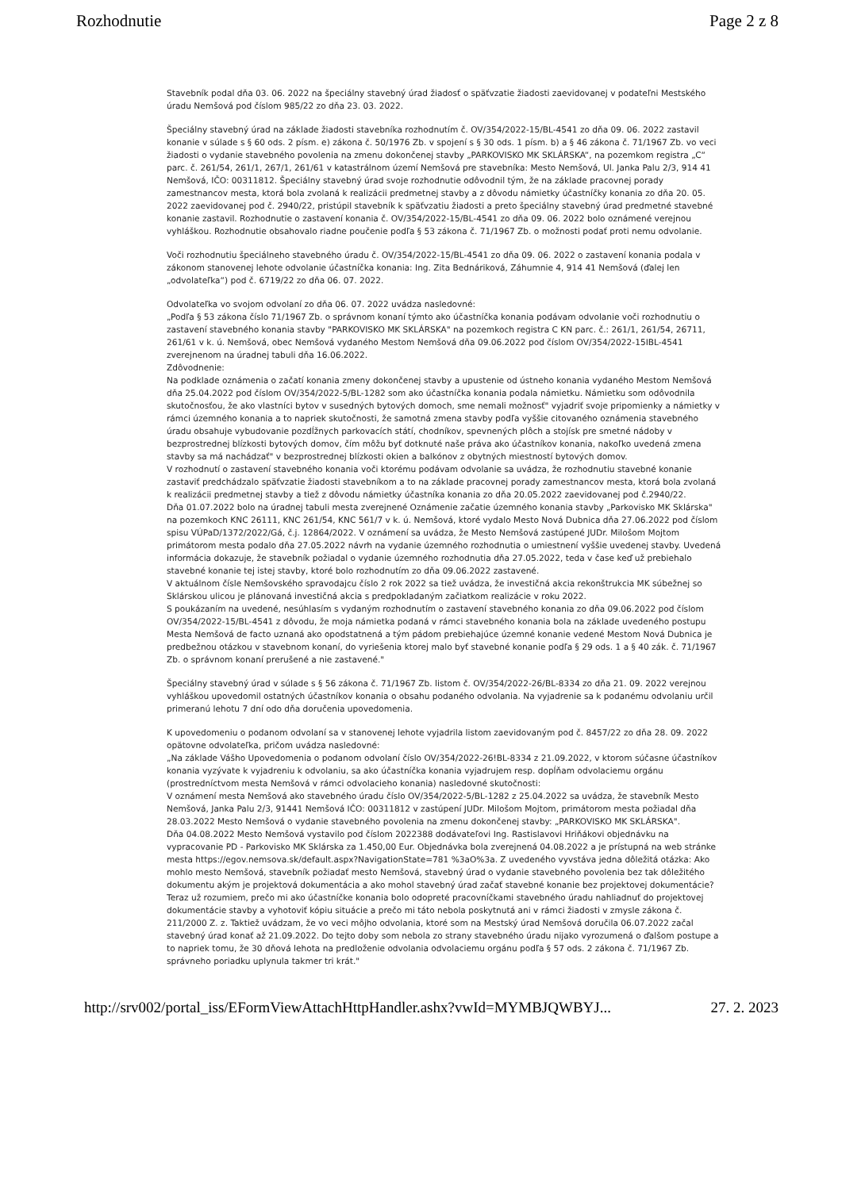Rozhodnutie Page 2 z 8
Stavebník podal dňa 03. 06. 2022 na špeciálny stavebný úrad žiadosť o späťvzatie žiadosti zaevidovanej v podateľni Mestského úradu Nemšová pod číslom 985/22 zo dňa 23. 03. 2022.
Špeciálny stavebný úrad na základe žiadosti stavebníka rozhodnutím č. OV/354/2022-15/BL-4541 zo dňa 09. 06. 2022 zastavil konanie v súlade s § 60 ods. 2 písm. e) zákona č. 50/1976 Zb. v spojení s § 30 ods. 1 písm. b) a § 46 zákona č. 71/1967 Zb. vo veci žiadosti o vydanie stavebného povolenia na zmenu dokončenej stavby „PARKOVISKO MK SKLÁRSKA“, na pozemkom registra „C“ parc. č. 261/54, 261/1, 267/1, 261/61 v katastrálnom území Nemšová pre stavebníka: Mesto Nemšová, Ul. Janka Palu 2/3, 914 41 Nemšová, IČO: 00311812. Špeciálny stavebný úrad svoje rozhodnutie odôvodnil tým, že na základe pracovnej porady zamestnancov mesta, ktorá bola zvolaná k realizácii predmetnej stavby a z dôvodu námietky účastníčky konania zo dňa 20. 05. 2022 zaevidovanej pod č. 2940/22, pristúpil stavebník k späťvzatiu žiadosti a preto špeciálny stavebný úrad predmetné stavebné konanie zastavil. Rozhodnutie o zastavení konania č. OV/354/2022-15/BL-4541 zo dňa 09. 06. 2022 bolo oznámené verejnou vyhláškou. Rozhodnutie obsahovalo riadne poučenie podľa § 53 zákona č. 71/1967 Zb. o možnosti podať proti nemu odvolanie.
Voči rozhodnutiu špeciálneho stavebného úradu č. OV/354/2022-15/BL-4541 zo dňa 09. 06. 2022 o zastavení konania podala v zákonom stanovenej lehote odvolanie účastníčka konania: Ing. Zita Bednáriková, Záhumnie 4, 914 41 Nemšová (ďalej len „odvolateľka“) pod č. 6719/22 zo dňa 06. 07. 2022.
Odvolateľka vo svojom odvolaní zo dňa 06. 07. 2022 uvádza nasledovné:
„Podľa § 53 zákona číslo 71/1967 Zb. o správnom konaní týmto ako účastníčka konania podávam odvolanie voči rozhodnutiu o zastavení stavebného konania stavby "PARKOVISKO MK SKLÁRSKA" na pozemkoch registra C KN parc. č.: 261/1, 261/54, 26711, 261/61 v k. ú. Nemšová, obec Nemšová vydaného Mestom Nemšová dňa 09.06.2022 pod číslom OV/354/2022-15IBL-4541 zverejnenom na úradnej tabuli dňa 16.06.2022.
Zdôvodnenie:
Na podklade oznámenia o začatí konania zmeny dokončenej stavby a upustenie od ústneho konania vydaného Mestom Nemšová dňa 25.04.2022 pod číslom OV/354/2022-5/BL-1282 som ako účastníčka konania podala námietku. Námietku som odôvodnila skutočnosťou, že ako vlastníci bytov v susedných bytových domoch, sme nemali možnosť" vyjadriť svoje pripomienky a námietky v rámci územného konania a to napriek skutočnosti, že samotná zmena stavby podľa vyššie citovaného oznámenia stavebného úradu obsahuje vybudovanie pozdĺžnych parkovacích státí, chodníkov, spevnených plôch a stojísk pre smetné nádoby v bezprostrednej blízkosti bytových domov, čím môžu byť dotknuté naše práva ako účastníkov konania, nakoľko uvedená zmena stavby sa má nachádzať" v bezprostrednej blízkosti okien a balkónov z obytných miestností bytových domov.
V rozhodnutí o zastavení stavebného konania voči ktorému podávam odvolanie sa uvádza, že rozhodnutiu stavebné konanie zastaviť predchádzalo späťvzatie žiadosti stavebníkom a to na základe pracovnej porady zamestnancov mesta, ktorá bola zvolaná k realizácii predmetnej stavby a tiež z dôvodu námietky účastníka konania zo dňa 20.05.2022 zaevidovanej pod č.2940/22.
Dňa 01.07.2022 bolo na úradnej tabuli mesta zverejnené Oznámenie začatie územného konania stavby „Parkovisko MK Sklárska" na pozemkoch KNC 26111, KNC 261/54, KNC 561/7 v k. ú. Nemšová, ktoré vydalo Mesto Nová Dubnica dňa 27.06.2022 pod číslom spisu VÚPaD/1372/2022/Gá, č.j. 12864/2022. V oznámení sa uvádza, že Mesto Nemšová zastúpené JUDr. Milošom Mojtom primátorom mesta podalo dňa 27.05.2022 návrh na vydanie územného rozhodnutia o umiestnení vyššie uvedenej stavby. Uvedená informácia dokazuje, že stavebník požiadal o vydanie územného rozhodnutia dňa 27.05.2022, teda v čase keď už prebiehalo stavebné konanie tej istej stavby, ktoré bolo rozhodnutím zo dňa 09.06.2022 zastavené.
V aktuálnom čísle Nemšovského spravodajcu číslo 2 rok 2022 sa tiež uvádza, že investičná akcia rekonštrukcia MK súbežnej so Sklárskou ulicou je plánovaná investičná akcia s predpokladaným začiatkom realizácie v roku 2022.
S poukázaním na uvedené, nesúhlasím s vydaným rozhodnutím o zastavení stavebného konania zo dňa 09.06.2022 pod číslom OV/354/2022-15/BL-4541 z dôvodu, že moja námietka podaná v rámci stavebného konania bola na základe uvedeného postupu Mesta Nemšová de facto uznaná ako opodstatnená a tým pádom prebiehajúce územné konanie vedené Mestom Nová Dubnica je predbežnou otázkou v stavebnom konaní, do vyriešenia ktorej malo byť stavebné konanie podľa § 29 ods. 1 a § 40 zák. č. 71/1967 Zb. o správnom konaní prerušené a nie zastavené."
Špeciálny stavebný úrad v súlade s § 56 zákona č. 71/1967 Zb. listom č. OV/354/2022-26/BL-8334 zo dňa 21. 09. 2022 verejnou vyhláškou upovedomil ostatných účastníkov konania o obsahu podaného odvolania. Na vyjadrenie sa k podanému odvolaniu určil primeranú lehotu 7 dní odo dňa doručenia upovedomenia.
K upovedomeniu o podanom odvolaní sa v stanovenej lehote vyjadrila listom zaevidovaným pod č. 8457/22 zo dňa 28. 09. 2022 opätovne odvolateľka, pričom uvádza nasledovné:
„Na základe Vášho Upovedomenia o podanom odvolaní číslo OV/354/2022-26!BL-8334 z 21.09.2022, v ktorom súčasne účastníkov konania vyzývate k vyjadreniu k odvolaniu, sa ako účastníčka konania vyjadrujem resp. dopĺňam odvolaciemu orgánu (prostredníctvom mesta Nemšová v rámci odvolacieho konania) nasledovné skutočnosti:
V oznámení mesta Nemšová ako stavebného úradu číslo OV/354/2022-5/BL-1282 z 25.04.2022 sa uvádza, že stavebník Mesto Nemšová, Janka Palu 2/3, 91441 Nemšová IČO: 00311812 v zastúpení JUDr. Milošom Mojtom, primátorom mesta požiadal dňa 28.03.2022 Mesto Nemšová o vydanie stavebného povolenia na zmenu dokončenej stavby: „PARKOVISKO MK SKLÁRSKA".
Dňa 04.08.2022 Mesto Nemšová vystavilo pod číslom 2022388 dodávateľovi Ing. Rastislavovi Hriňákovi objednávku na vypracovanie PD - Parkovisko MK Sklárska za 1.450,00 Eur. Objednávka bola zverejnená 04.08.2022 a je prístupná na web stránke mesta https://egov.nemsova.sk/default.aspx?NavigationState=781 %3aO%3a. Z uvedeného vyvstáva jedna dôležitá otázka: Ako mohlo mesto Nemšová, stavebník požiadať mesto Nemšová, stavebný úrad o vydanie stavebného povolenia bez tak dôležitého dokumentu akým je projektová dokumentácia a ako mohol stavebný úrad začať stavebné konanie bez projektovej dokumentácie? Teraz už rozumiem, prečo mi ako účastníčke konania bolo odopreté pracovníčkami stavebného úradu nahliadnuť do projektovej dokumentácie stavby a vyhotoviť kópiu situácie a prečo mi táto nebola poskytnutá ani v rámci žiadosti v zmysle zákona č. 211/2000 Z. z. Taktiež uvádzam, že vo veci môjho odvolania, ktoré som na Mestský úrad Nemšová doručila 06.07.2022 začal stavebný úrad konať až 21.09.2022. Do tejto doby som nebola zo strany stavebného úradu nijako vyrozumená o ďalšom postupe a to napriek tomu, že 30 dňová lehota na predloženie odvolania odvolaciemu orgánu podľa § 57 ods. 2 zákona č. 71/1967 Zb. správneho poriadku uplynula takmer tri krát."
http://srv002/portal_iss/EFormViewAttachHttpHandler.ashx?vwId=MYMBJQWBYJ... 27. 2. 2023